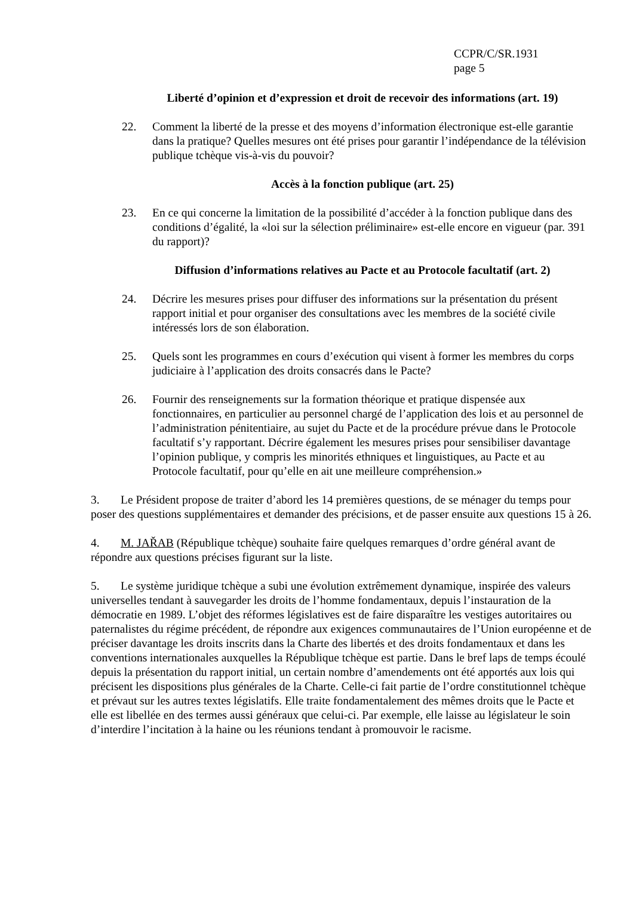CCPR/C/SR.1931
page 5
Liberté d’opinion et d’expression et droit de recevoir des informations (art. 19)
22. Comment la liberté de la presse et des moyens d’information électronique est-elle garantie dans la pratique? Quelles mesures ont été prises pour garantir l’indépendance de la télévision publique tchèque vis-à-vis du pouvoir?
Accès à la fonction publique (art. 25)
23. En ce qui concerne la limitation de la possibilité d’accéder à la fonction publique dans des conditions d’égalité, la «loi sur la sélection préliminaire» est-elle encore en vigueur (par. 391 du rapport)?
Diffusion d’informations relatives au Pacte et au Protocole facultatif (art. 2)
24. Décrire les mesures prises pour diffuser des informations sur la présentation du présent rapport initial et pour organiser des consultations avec les membres de la société civile intéressés lors de son élaboration.
25. Quels sont les programmes en cours d’exécution qui visent à former les membres du corps judiciaire à l’application des droits consacrés dans le Pacte?
26. Fournir des renseignements sur la formation théorique et pratique dispensée aux fonctionnaires, en particulier au personnel chargé de l’application des lois et au personnel de l’administration pénitentiaire, au sujet du Pacte et de la procédure prévue dans le Protocole facultatif s’y rapportant. Décrire également les mesures prises pour sensibiliser davantage l’opinion publique, y compris les minorités ethniques et linguistiques, au Pacte et au Protocole facultatif, pour qu’elle en ait une meilleure compréhension.»
3. Le Président propose de traiter d’abord les 14 premières questions, de se ménager du temps pour poser des questions supplémentaires et demander des précisions, et de passer ensuite aux questions 15 à 26.
4. M. JAŘAB (République tchèque) souhaite faire quelques remarques d’ordre général avant de répondre aux questions précises figurant sur la liste.
5. Le système juridique tchèque a subi une évolution extrêmement dynamique, inspirée des valeurs universelles tendant à sauvegarder les droits de l’homme fondamentaux, depuis l’instauration de la démocratie en 1989. L’objet des réformes législatives est de faire disparaître les vestiges autoritaires ou paternalistes du régime précédent, de répondre aux exigences communautaires de l’Union européenne et de préciser davantage les droits inscrits dans la Charte des libertés et des droits fondamentaux et dans les conventions internationales auxquelles la République tchèque est partie. Dans le bref laps de temps écoulé depuis la présentation du rapport initial, un certain nombre d’amendements ont été apportés aux lois qui précisent les dispositions plus générales de la Charte. Celle-ci fait partie de l’ordre constitutionnel tchèque et prévaut sur les autres textes législatifs. Elle traite fondamentalement des mêmes droits que le Pacte et elle est libellée en des termes aussi généraux que celui-ci. Par exemple, elle laisse au législateur le soin d’interdire l’incitation à la haine ou les réunions tendant à promouvoir le racisme.